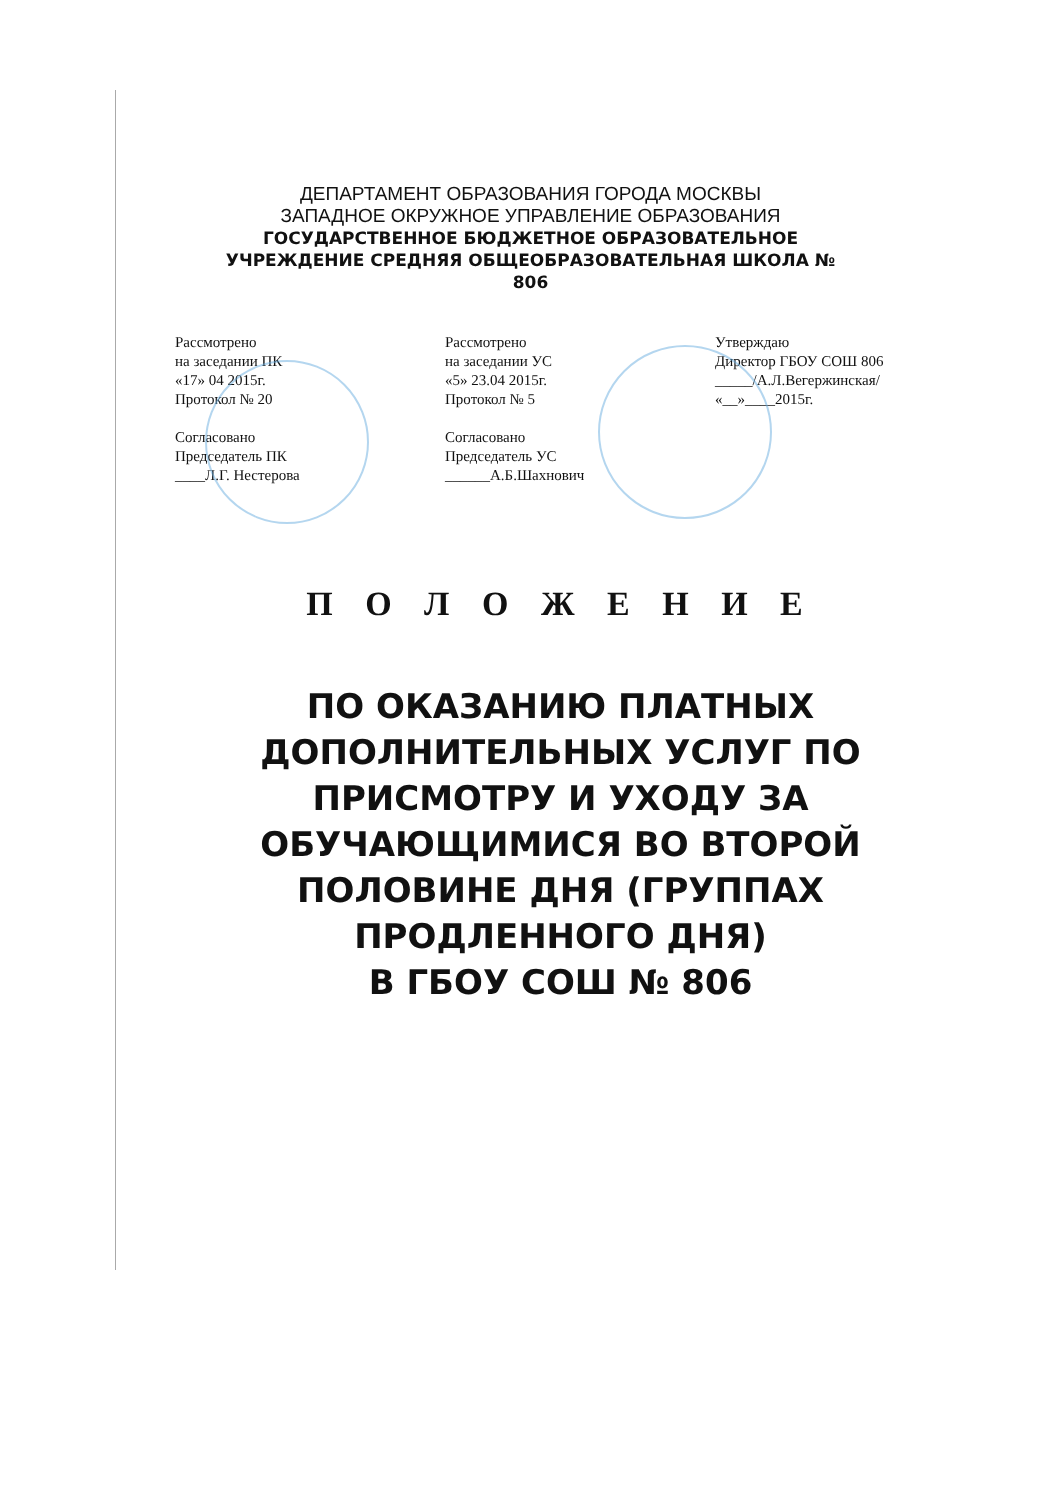ДЕПАРТАМЕНТ ОБРАЗОВАНИЯ ГОРОДА МОСКВЫ
ЗАПАДНОЕ ОКРУЖНОЕ УПРАВЛЕНИЕ ОБРАЗОВАНИЯ
ГОСУДАРСТВЕННОЕ БЮДЖЕТНОЕ ОБРАЗОВАТЕЛЬНОЕ
УЧРЕЖДЕНИЕ СРЕДНЯЯ ОБЩЕОБРАЗОВАТЕЛЬНАЯ ШКОЛА №
806
Рассмотрено
на заседании ПК
«17» 04 2015г.
Протокол № 20
Согласовано
Председатель ПК
____Л.Г. Нестерова
Рассмотрено
на заседании УС
«5» 23.04 2015г.
Протокол № 5
Согласовано
Председатель УС
______А.Б.Шахнович
Утверждаю
Директор ГБОУ СОШ 806
_____/А.Л.Вегержинская/
«__»____2015г.
П О Л О Ж Е Н И Е
ПО ОКАЗАНИЮ ПЛАТНЫХ
ДОПОЛНИТЕЛЬНЫХ УСЛУГ ПО
ПРИСМОТРУ И УХОДУ ЗА
ОБУЧАЮЩИМИСЯ ВО ВТОРОЙ
ПОЛОВИНЕ ДНЯ (ГРУППАХ
ПРОДЛЕННОГО ДНЯ)
В ГБОУ СОШ № 806